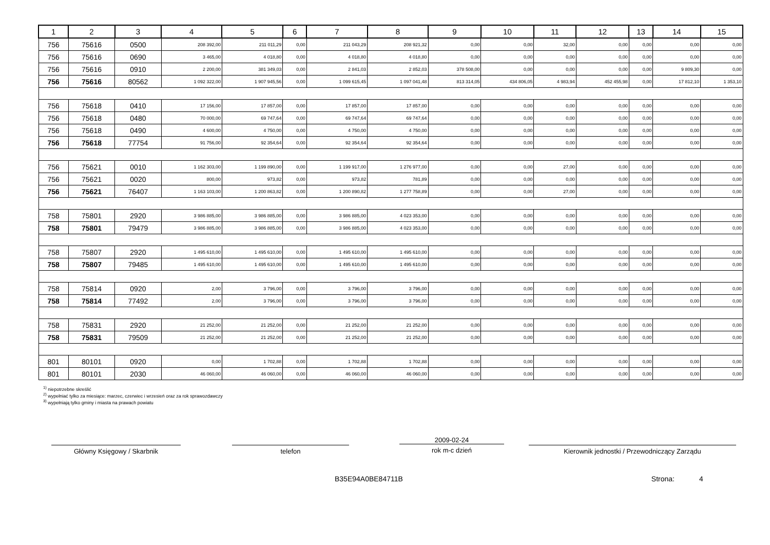| 1 | 2 | 3 | 4 | 5 | 6 | 7 | 8 | 9 | 10 | 11 | 12 | 13 | 14 | 15 |
| --- | --- | --- | --- | --- | --- | --- | --- | --- | --- | --- | --- | --- | --- | --- |
| 756 | 75616 | 0500 | 208 392,00 | 211 011,29 | 0,00 | 211 043,29 | 208 921,32 | 0,00 | 0,00 | 32,00 | 0,00 | 0,00 | 0,00 | 0,00 |
| 756 | 75616 | 0690 | 3 465,00 | 4 018,80 | 0,00 | 4 018,80 | 4 018,80 | 0,00 | 0,00 | 0,00 | 0,00 | 0,00 | 0,00 | 0,00 |
| 756 | 75616 | 0910 | 2 200,00 | 381 349,03 | 0,00 | 2 841,03 | 2 852,03 | 378 508,00 | 0,00 | 0,00 | 0,00 | 0,00 | 9 809,30 | 0,00 |
| 756 | 75616 | 80562 | 1 092 322,00 | 1 907 945,56 | 0,00 | 1 099 615,45 | 1 097 041,48 | 813 314,05 | 434 806,05 | 4 983,94 | 452 455,98 | 0,00 | 17 812,10 | 1 353,10 |
| 756 | 75618 | 0410 | 17 156,00 | 17 857,00 | 0,00 | 17 857,00 | 17 857,00 | 0,00 | 0,00 | 0,00 | 0,00 | 0,00 | 0,00 | 0,00 |
| 756 | 75618 | 0480 | 70 000,00 | 69 747,64 | 0,00 | 69 747,64 | 69 747,64 | 0,00 | 0,00 | 0,00 | 0,00 | 0,00 | 0,00 | 0,00 |
| 756 | 75618 | 0490 | 4 600,00 | 4 750,00 | 0,00 | 4 750,00 | 4 750,00 | 0,00 | 0,00 | 0,00 | 0,00 | 0,00 | 0,00 | 0,00 |
| 756 | 75618 | 77754 | 91 756,00 | 92 354,64 | 0,00 | 92 354,64 | 92 354,64 | 0,00 | 0,00 | 0,00 | 0,00 | 0,00 | 0,00 | 0,00 |
| 756 | 75621 | 0010 | 1 162 303,00 | 1 199 890,00 | 0,00 | 1 199 917,00 | 1 276 977,00 | 0,00 | 0,00 | 27,00 | 0,00 | 0,00 | 0,00 | 0,00 |
| 756 | 75621 | 0020 | 800,00 | 973,82 | 0,00 | 973,82 | 781,89 | 0,00 | 0,00 | 0,00 | 0,00 | 0,00 | 0,00 | 0,00 |
| 756 | 75621 | 76407 | 1 163 103,00 | 1 200 863,82 | 0,00 | 1 200 890,82 | 1 277 758,89 | 0,00 | 0,00 | 27,00 | 0,00 | 0,00 | 0,00 | 0,00 |
| 758 | 75801 | 2920 | 3 986 885,00 | 3 986 885,00 | 0,00 | 3 986 885,00 | 4 023 353,00 | 0,00 | 0,00 | 0,00 | 0,00 | 0,00 | 0,00 | 0,00 |
| 758 | 75801 | 79479 | 3 986 885,00 | 3 986 885,00 | 0,00 | 3 986 885,00 | 4 023 353,00 | 0,00 | 0,00 | 0,00 | 0,00 | 0,00 | 0,00 | 0,00 |
| 758 | 75807 | 2920 | 1 495 610,00 | 1 495 610,00 | 0,00 | 1 495 610,00 | 1 495 610,00 | 0,00 | 0,00 | 0,00 | 0,00 | 0,00 | 0,00 | 0,00 |
| 758 | 75807 | 79485 | 1 495 610,00 | 1 495 610,00 | 0,00 | 1 495 610,00 | 1 495 610,00 | 0,00 | 0,00 | 0,00 | 0,00 | 0,00 | 0,00 | 0,00 |
| 758 | 75814 | 0920 | 2,00 | 3 796,00 | 0,00 | 3 796,00 | 3 796,00 | 0,00 | 0,00 | 0,00 | 0,00 | 0,00 | 0,00 | 0,00 |
| 758 | 75814 | 77492 | 2,00 | 3 796,00 | 0,00 | 3 796,00 | 3 796,00 | 0,00 | 0,00 | 0,00 | 0,00 | 0,00 | 0,00 | 0,00 |
| 758 | 75831 | 2920 | 21 252,00 | 21 252,00 | 0,00 | 21 252,00 | 21 252,00 | 0,00 | 0,00 | 0,00 | 0,00 | 0,00 | 0,00 | 0,00 |
| 758 | 75831 | 79509 | 21 252,00 | 21 252,00 | 0,00 | 21 252,00 | 21 252,00 | 0,00 | 0,00 | 0,00 | 0,00 | 0,00 | 0,00 | 0,00 |
| 801 | 80101 | 0920 | 0,00 | 1 702,88 | 0,00 | 1 702,88 | 1 702,88 | 0,00 | 0,00 | 0,00 | 0,00 | 0,00 | 0,00 | 0,00 |
| 801 | 80101 | 2030 | 46 060,00 | 46 060,00 | 0,00 | 46 060,00 | 46 060,00 | 0,00 | 0,00 | 0,00 | 0,00 | 0,00 | 0,00 | 0,00 |
<sup>1)</sup> niepotrzebne skreślić
<sup>2)</sup> wypełniać tylko za miesiące: marzec, czerwiec i wrzesień oraz za rok sprawozdawczy
<sup>3)</sup> wypełniają tylko gminy i miasta na prawach powiatu
Główny Księgowy / Skarbnik telefon
2009-02-24
rok m-c dzień
Kierownik jednostki / Przewodniczący Zarządu
B35E94A0BE84711B Strona: 4